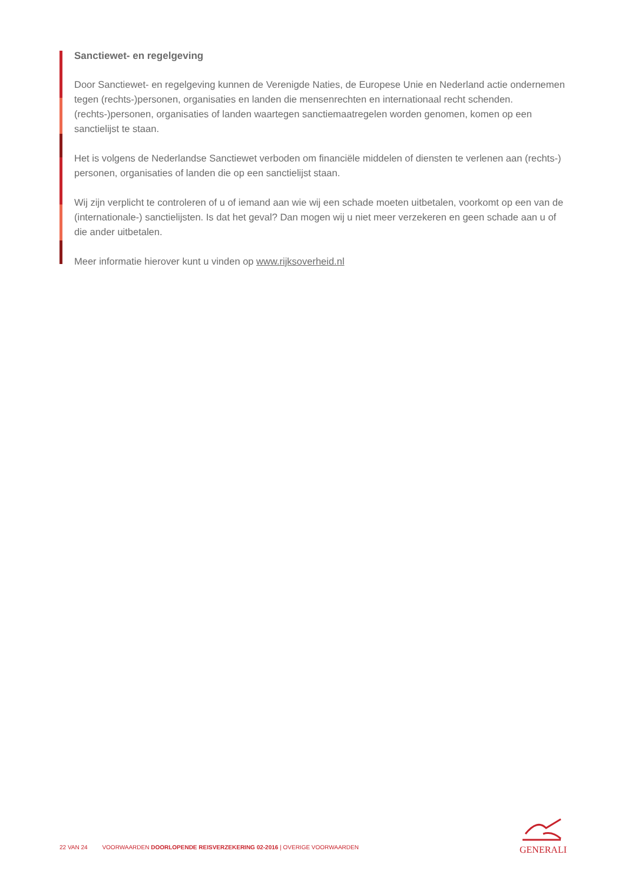Sanctiewet- en regelgeving
Door Sanctiewet- en regelgeving kunnen de Verenigde Naties, de Europese Unie en Nederland actie ondernemen tegen (rechts-)personen, organisaties en landen die mensenrechten en internationaal recht schenden. (rechts-)personen, organisaties of landen waartegen sanctiemaatregelen worden genomen, komen op een sanctielijst te staan.
Het is volgens de Nederlandse Sanctiewet verboden om financiële middelen of diensten te verlenen aan (rechts-) personen, organisaties of landen die op een sanctielijst staan.
Wij zijn verplicht te controleren of u of iemand aan wie wij een schade moeten uitbetalen, voorkomt op een van de (internationale-) sanctielijsten. Is dat het geval? Dan mogen wij u niet meer verzekeren en geen schade aan u of die ander uitbetalen.
Meer informatie hierover kunt u vinden op www.rijksoverheid.nl
22 VAN 24 VOORWAARDEN DOORLOPENDE REISVERZEKERING 02-2016 | OVERIGE VOORWAARDEN
GENERALI